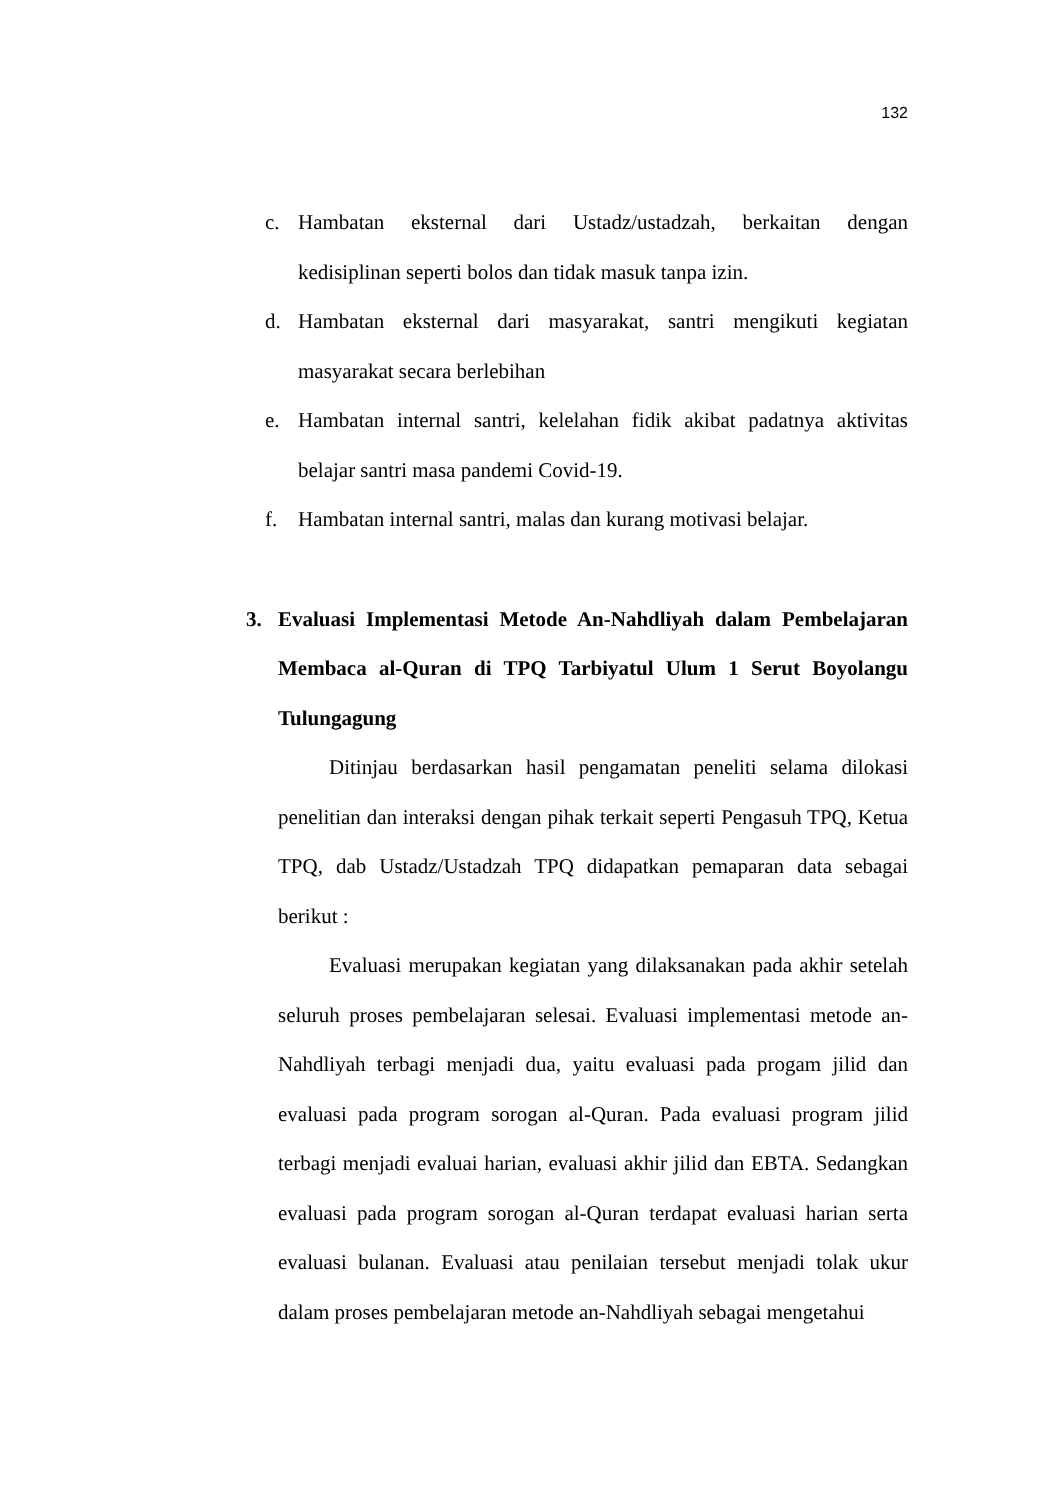132
c. Hambatan eksternal dari Ustadz/ustadzah, berkaitan dengan kedisiplinan seperti bolos dan tidak masuk tanpa izin.
d. Hambatan eksternal dari masyarakat, santri mengikuti kegiatan masyarakat secara berlebihan
e. Hambatan internal santri, kelelahan fidik akibat padatnya aktivitas belajar santri masa pandemi Covid-19.
f. Hambatan internal santri, malas dan kurang motivasi belajar.
3. Evaluasi Implementasi Metode An-Nahdliyah dalam Pembelajaran Membaca al-Quran di TPQ Tarbiyatul Ulum 1 Serut Boyolangu Tulungagung
Ditinjau berdasarkan hasil pengamatan peneliti selama dilokasi penelitian dan interaksi dengan pihak terkait seperti Pengasuh TPQ, Ketua TPQ, dab Ustadz/Ustadzah TPQ didapatkan pemaparan data sebagai berikut :
Evaluasi merupakan kegiatan yang dilaksanakan pada akhir setelah seluruh proses pembelajaran selesai. Evaluasi implementasi metode an-Nahdliyah terbagi menjadi dua, yaitu evaluasi pada progam jilid dan evaluasi pada program sorogan al-Quran. Pada evaluasi program jilid terbagi menjadi evaluai harian, evaluasi akhir jilid dan EBTA. Sedangkan evaluasi pada program sorogan al-Quran terdapat evaluasi harian serta evaluasi bulanan. Evaluasi atau penilaian tersebut menjadi tolak ukur dalam proses pembelajaran metode an-Nahdliyah sebagai mengetahui